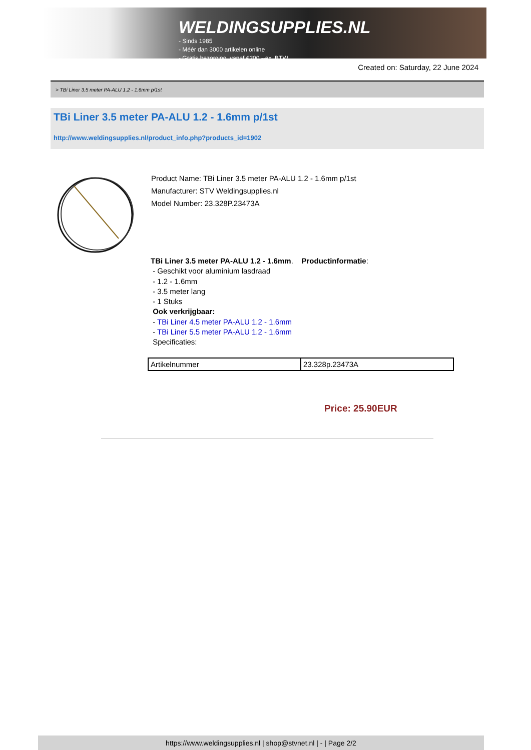WELDINGSUPPLIES.NL
- Sinds 1985
- Méér dan 3000 artikelen online
- Gratis bezorging, vanaf €200,--ex. BTW
Created on: Saturday, 22 June 2024
> TBi Liner 3.5 meter PA-ALU 1.2 - 1.6mm p/1st
TBi Liner 3.5 meter PA-ALU 1.2 - 1.6mm p/1st
http://www.weldingsupplies.nl/product_info.php?products_id=1902
Product Name: TBi Liner 3.5 meter PA-ALU 1.2 - 1.6mm p/1st
Manufacturer: STV Weldingsupplies.nl
Model Number: 23.328P.23473A
TBi Liner 3.5 meter PA-ALU 1.2 - 1.6mm. Productinformatie:
- Geschikt voor aluminium lasdraad
- 1.2 - 1.6mm
- 3.5 meter lang
- 1 Stuks
Ook verkrijgbaar:
- TBi Liner 4.5 meter PA-ALU 1.2 - 1.6mm
- TBi Liner 5.5 meter PA-ALU 1.2 - 1.6mm
Specificaties:
| Artikelnummer | 23.328p.23473A |
Price: 25.90EUR
https://www.weldingsupplies.nl | shop@stvnet.nl | - | Page 2/2